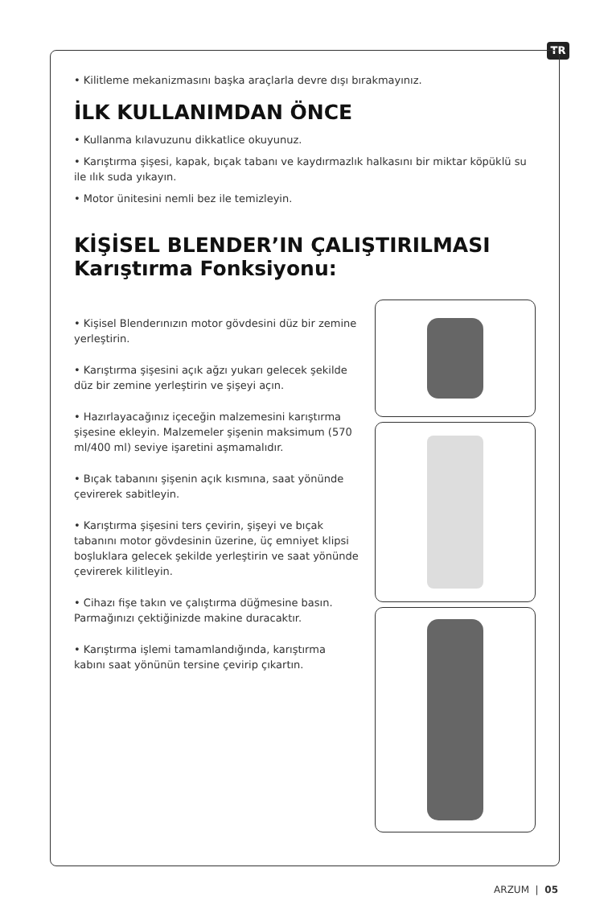TR
• Kilitleme mekanizmasını başka araçlarla devre dışı bırakmayınız.
İLK KULLANIMDAN ÖNCE
• Kullanma kılavuzunu dikkatlice okuyunuz.
• Karıştırma şişesi, kapak, bıçak tabanı ve kaydırmazlık halkasını bir miktar köpüklü su ile ılık suda yıkayın.
• Motor ünitesini nemli bez ile temizleyin.
KİŞİSEL BLENDER’IN ÇALIŞTIRILMASI
Karıştırma Fonksiyonu:
• Kişisel Blenderınızın motor gövdesini düz bir zemine yerleştirin.
• Karıştırma şişesini açık ağzı yukarı gelecek şekilde düz bir zemine yerleştirin ve şişeyi açın.
• Hazırlayacağınız içeceğin malzemesini karıştırma şişesine ekleyin. Malzemeler şişenin maksimum (570 ml/400 ml) seviye işaretini aşmamalıdır.
• Bıçak tabanını şişenin açık kısmına, saat yönünde çevirerek sabitleyin.
• Karıştırma şişesini ters çevirin, şişeyi ve bıçak tabanını motor gövdesinin üzerine, üç emniyet klipsi boşluklara gelecek şekilde yerleştirin ve saat yönünde çevirerek kilitleyin.
• Cihazı fişe takın ve çalıştırma düğmesine basın. Parmağınızı çektiğinizde makine duracaktır.
• Karıştırma işlemi tamamlandığında, karıştırma kabını saat yönünün tersine çevirip çıkartın.
ARZUM | 05